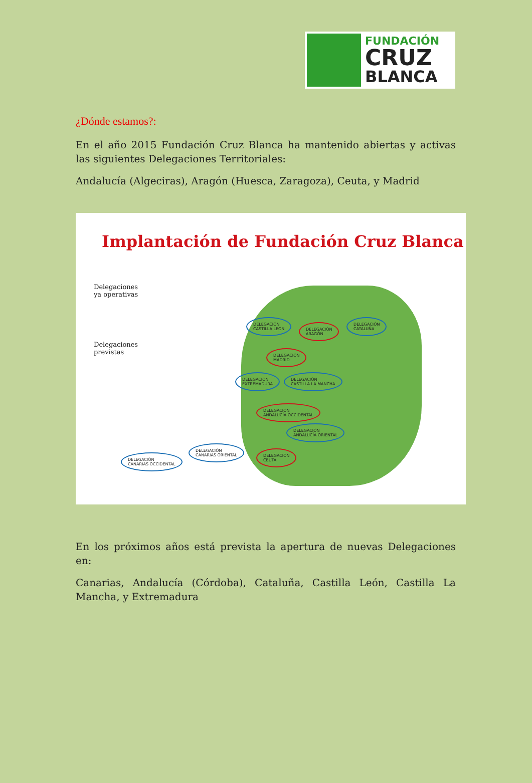FUNDACIÓN
CRUZ
BLANCA
¿Dónde estamos?:
En el año 2015 Fundación Cruz Blanca ha mantenido abiertas y activas las siguientes Delegaciones Territoriales:
Andalucía (Algeciras), Aragón (Huesca, Zaragoza), Ceuta, y Madrid
Implantación de Fundación Cruz Blanca
Delegaciones
ya operativas
Delegaciones
previstas
DELEGACIÓN
CASTILLA LEÓN
DELEGACIÓN
ARAGÓN
DELEGACIÓN
CATALUÑA
DELEGACIÓN
MADRID
DELEGACIÓN
EXTREMADURA
DELEGACIÓN
CASTILLA LA MANCHA
DELEGACIÓN
ANDALUCÍA OCCIDENTAL
DELEGACIÓN
ANDALUCÍA ORIENTAL
DELEGACIÓN
CEUTA
DELEGACIÓN
CANARIAS ORIENTAL
DELEGACIÓN
CANARIAS OCCIDENTAL
En los próximos años está prevista la apertura de nuevas Delegaciones en:
Canarias, Andalucía (Córdoba), Cataluña, Castilla León, Castilla La Mancha, y Extremadura